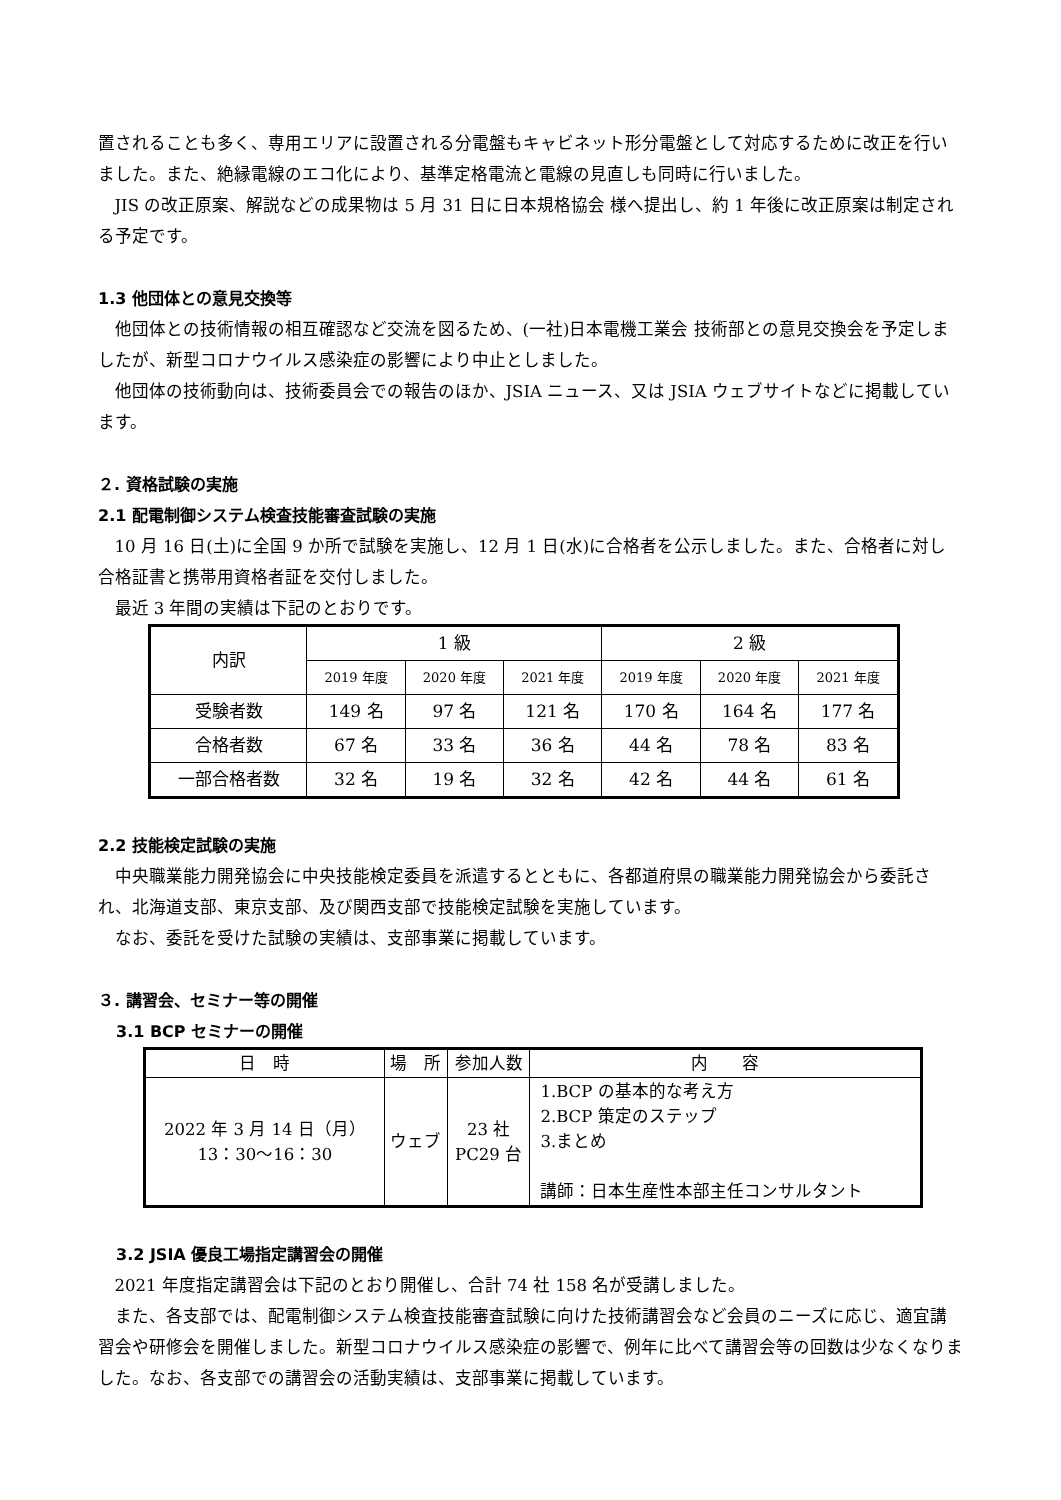置されることも多く、専用エリアに設置される分電盤もキャビネット形分電盤として対応するために改正を行いました。また、絶縁電線のエコ化により、基準定格電流と電線の見直しも同時に行いました。
JIS の改正原案、解説などの成果物は 5 月 31 日に日本規格協会 様へ提出し、約 1 年後に改正原案は制定される予定です。
1.3 他団体との意見交換等
他団体との技術情報の相互確認など交流を図るため、(一社)日本電機工業会 技術部との意見交換会を予定しましたが、新型コロナウイルス感染症の影響により中止としました。
他団体の技術動向は、技術委員会での報告のほか、JSIA ニュース、又は JSIA ウェブサイトなどに掲載しています。
２. 資格試験の実施
2.1 配電制御システム検査技能審査試験の実施
10 月 16 日(土)に全国 9 か所で試験を実施し、12 月 1 日(水)に合格者を公示しました。また、合格者に対し合格証書と携帯用資格者証を交付しました。
最近 3 年間の実績は下記のとおりです。
| 内訳 | 1 級 | | | 2 級 | | |
| | 2019 年度 | 2020 年度 | 2021 年度 | 2019 年度 | 2020 年度 | 2021 年度 |
| 受験者数 | 149 名 | 97 名 | 121 名 | 170 名 | 164 名 | 177 名 |
| 合格者数 | 67 名 | 33 名 | 36 名 | 44 名 | 78 名 | 83 名 |
| 一部合格者数 | 32 名 | 19 名 | 32 名 | 42 名 | 44 名 | 61 名 |
2.2 技能検定試験の実施
中央職業能力開発協会に中央技能検定委員を派遣するとともに、各都道府県の職業能力開発協会から委託され、北海道支部、東京支部、及び関西支部で技能検定試験を実施しています。
なお、委託を受けた試験の実績は、支部事業に掲載しています。
３. 講習会、セミナー等の開催
3.1 BCP セミナーの開催
| 日 時 | 場 所 | 参加人数 | 内 容 |
| 2022 年 3 月 14 日（月） 13：30～16：30 | ウェブ | 23 社 PC29 台 | 1.BCP の基本的な考え方 2.BCP 策定のステップ 3.まとめ 講師：日本生産性本部主任コンサルタント |
3.2 JSIA 優良工場指定講習会の開催
2021 年度指定講習会は下記のとおり開催し、合計 74 社 158 名が受講しました。
また、各支部では、配電制御システム検査技能審査試験に向けた技術講習会など会員のニーズに応じ、適宜講習会や研修会を開催しました。新型コロナウイルス感染症の影響で、例年に比べて講習会等の回数は少なくなりました。なお、各支部での講習会の活動実績は、支部事業に掲載しています。